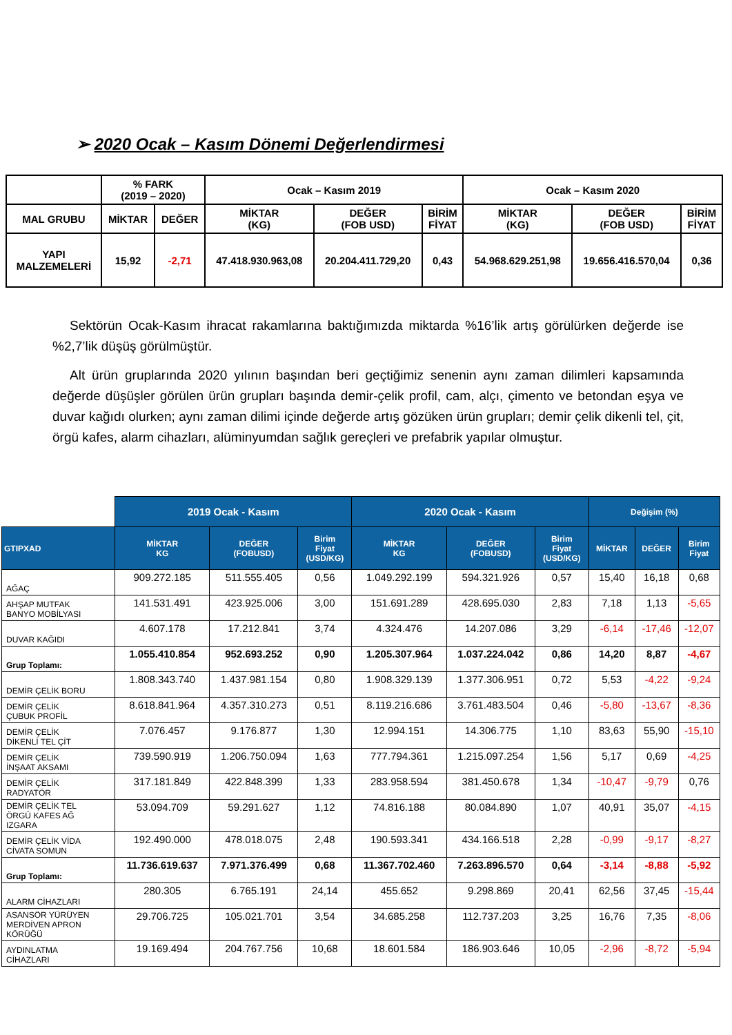➢ 2020 Ocak – Kasım Dönemi Değerlendirmesi
| | % FARK (2019 – 2020) | | Ocak – Kasım 2019 | | | Ocak – Kasım 2020 | | |
| MAL GRUBU | MİKTAR | DEĞER | MİKTAR (KG) | DEĞER (FOB USD) | BİRİM FİYAT | MİKTAR (KG) | DEĞER (FOB USD) | BİRİM FİYAT |
| YAPI MALZEMELERİ | 15,92 | -2,71 | 47.418.930.963,08 | 20.204.411.729,20 | 0,43 | 54.968.629.251,98 | 19.656.416.570,04 | 0,36 |
Sektörün Ocak-Kasım ihracat rakamlarına baktığımızda miktarda %16’lik artış görülürken değerde ise %2,7’lik düşüş görülmüştür.
Alt ürün gruplarında 2020 yılının başından beri geçtiğimiz senenin aynı zaman dilimleri kapsamında değerde düşüşler görülen ürün grupları başında demir-çelik profil, cam, alçı, çimento ve betondan eşya ve duvar kağıdı olurken; aynı zaman dilimi içinde değerde artış gözüken ürün grupları; demir çelik dikenli tel, çit, örgü kafes, alarm cihazları, alüminyumdan sağlık gereçleri ve prefabrik yapılar olmuştur.
| | 2019 Ocak - Kasım | | | 2020 Ocak - Kasım | | | Değişim (%) | | |
| GTIPXAD | MİKTAR KG | DEĞER (FOBUSD) | Birim Fiyat (USD/KG) | MİKTAR KG | DEĞER (FOBUSD) | Birim Fiyat (USD/KG) | MİKTAR | DEĞER | Birim Fiyat |
| AĞAÇ | 909.272.185 | 511.555.405 | 0,56 | 1.049.292.199 | 594.321.926 | 0,57 | 15,40 | 16,18 | 0,68 |
| AHŞAP MUTFAK BANYO MOBİLYASI | 141.531.491 | 423.925.006 | 3,00 | 151.691.289 | 428.695.030 | 2,83 | 7,18 | 1,13 | -5,65 |
| DUVAR KAĞIDI | 4.607.178 | 17.212.841 | 3,74 | 4.324.476 | 14.207.086 | 3,29 | -6,14 | -17,46 | -12,07 |
| Grup Toplamı: | 1.055.410.854 | 952.693.252 | 0,90 | 1.205.307.964 | 1.037.224.042 | 0,86 | 14,20 | 8,87 | -4,67 |
| DEMİR ÇELİK BORU | 1.808.343.740 | 1.437.981.154 | 0,80 | 1.908.329.139 | 1.377.306.951 | 0,72 | 5,53 | -4,22 | -9,24 |
| DEMİR ÇELİK ÇUBUK PROFİL | 8.618.841.964 | 4.357.310.273 | 0,51 | 8.119.216.686 | 3.761.483.504 | 0,46 | -5,80 | -13,67 | -8,36 |
| DEMİR ÇELİK DİKENLİ TEL ÇİT | 7.076.457 | 9.176.877 | 1,30 | 12.994.151 | 14.306.775 | 1,10 | 83,63 | 55,90 | -15,10 |
| DEMİR ÇELİK İNŞAAT AKSAMI | 739.590.919 | 1.206.750.094 | 1,63 | 777.794.361 | 1.215.097.254 | 1,56 | 5,17 | 0,69 | -4,25 |
| DEMİR ÇELİK RADYATÖR | 317.181.849 | 422.848.399 | 1,33 | 283.958.594 | 381.450.678 | 1,34 | -10,47 | -9,79 | 0,76 |
| DEMİR ÇELİK TEL ÖRGÜ KAFES AĞ IZGARA | 53.094.709 | 59.291.627 | 1,12 | 74.816.188 | 80.084.890 | 1,07 | 40,91 | 35,07 | -4,15 |
| DEMİR ÇELİK VİDA CİVATA SOMUN | 192.490.000 | 478.018.075 | 2,48 | 190.593.341 | 434.166.518 | 2,28 | -0,99 | -9,17 | -8,27 |
| Grup Toplamı: | 11.736.619.637 | 7.971.376.499 | 0,68 | 11.367.702.460 | 7.263.896.570 | 0,64 | -3,14 | -8,88 | -5,92 |
| ALARM CİHAZLARI | 280.305 | 6.765.191 | 24,14 | 455.652 | 9.298.869 | 20,41 | 62,56 | 37,45 | -15,44 |
| ASANSÖR YÜRÜYEN MERDİVEN APRON KÖRÜĞÜ | 29.706.725 | 105.021.701 | 3,54 | 34.685.258 | 112.737.203 | 3,25 | 16,76 | 7,35 | -8,06 |
| AYDINLATMA CİHAZLARI | 19.169.494 | 204.767.756 | 10,68 | 18.601.584 | 186.903.646 | 10,05 | -2,96 | -8,72 | -5,94 |